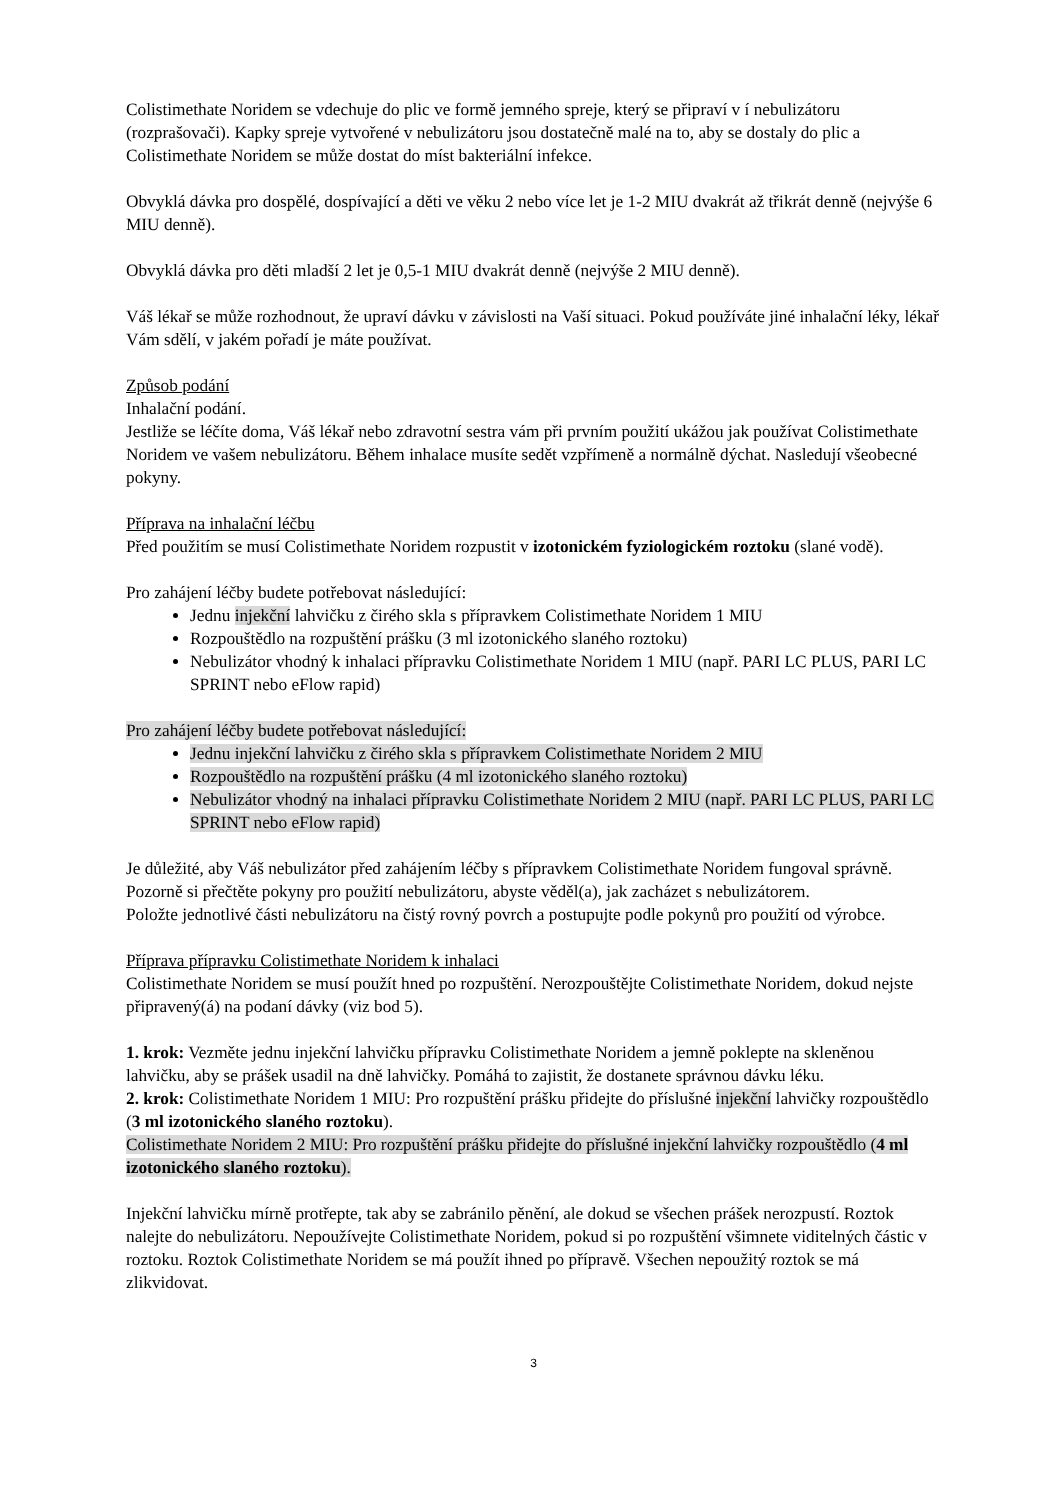Colistimethate Noridem se vdechuje do plic ve formě jemného spreje, který se připraví v í nebulizátoru (rozprašovači). Kapky spreje vytvořené v nebulizátoru jsou dostatečně malé na to, aby se dostaly do plic a Colistimethate Noridem se může dostat do míst bakteriální infekce.
Obvyklá dávka pro dospělé, dospívající a děti ve věku 2 nebo více let je 1-2 MIU dvakrát až třikrát denně (nejvýše 6 MIU denně).
Obvyklá dávka pro děti mladší 2 let je 0,5-1 MIU dvakrát denně (nejvýše 2 MIU denně).
Váš lékař se může rozhodnout, že upraví dávku v závislosti na Vaší situaci. Pokud používáte jiné inhalační léky, lékař Vám sdělí, v jakém pořadí je máte používat.
Způsob podání
Inhalační podání.
Jestliže se léčíte doma, Váš lékař nebo zdravotní sestra vám při prvním použití ukážou jak používat Colistimethate Noridem ve vašem nebulizátoru. Během inhalace musíte sedět vzpřímeně a normálně dýchat. Nasledují všeobecné pokyny.
Příprava na inhalační léčbu
Před použitím se musí Colistimethate Noridem rozpustit v izotonickém fyziologickém roztoku (slané vodě).
Pro zahájení léčby budete potřebovat následující:
Jednu injekční lahvičku z čirého skla s přípravkem Colistimethate Noridem 1 MIU
Rozpouštědlo na rozpuštění prášku (3 ml izotonického slaného roztoku)
Nebulizátor vhodný k inhalaci přípravku Colistimethate Noridem 1 MIU (např. PARI LC PLUS, PARI LC SPRINT nebo eFlow rapid)
Pro zahájení léčby budete potřebovat následující:
Jednu injekční lahvičku z čirého skla s přípravkem Colistimethate Noridem 2 MIU
Rozpouštědlo na rozpuštění prášku (4 ml izotonického slaného roztoku)
Nebulizátor vhodný na inhalaci přípravku Colistimethate Noridem 2 MIU (např. PARI LC PLUS, PARI LC SPRINT nebo eFlow rapid)
Je důležité, aby Váš nebulizátor před zahájením léčby s přípravkem Colistimethate Noridem fungoval správně. Pozorně si přečtěte pokyny pro použití nebulizátoru, abyste věděl(a), jak zacházet s nebulizátorem.
Položte jednotlivé části nebulizátoru na čistý rovný povrch a postupujte podle pokynů pro použití od výrobce.
Příprava přípravku Colistimethate Noridem k inhalaci
Colistimethate Noridem se musí použít hned po rozpuštění. Nerozpouštějte Colistimethate Noridem, dokud nejste připravený(á) na podaní dávky (viz bod 5).
1. krok: Vezměte jednu injekční lahvičku přípravku Colistimethate Noridem a jemně poklepte na skleněnou lahvičku, aby se prášek usadil na dně lahvičky. Pomáhá to zajistit, že dostanete správnou dávku léku.
2. krok: Colistimethate Noridem 1 MIU: Pro rozpuštění prášku přidejte do příslušné injekční lahvičky rozpouštědlo (3 ml izotonického slaného roztoku).
Colistimethate Noridem 2 MIU: Pro rozpuštění prášku přidejte do příslušné injekční lahvičky rozpouštědlo (4 ml izotonického slaného roztoku).
Injekční lahvičku mírně protřepte, tak aby se zabránilo pěnění, ale dokud se všechen prášek nerozpustí. Roztok nalejte do nebulizátoru. Nepoužívejte Colistimethate Noridem, pokud si po rozpuštění všimnete viditelných částic v roztoku. Roztok Colistimethate Noridem se má použít ihned po přípravě. Všechen nepoužitý roztok se má zlikvidovat.
3